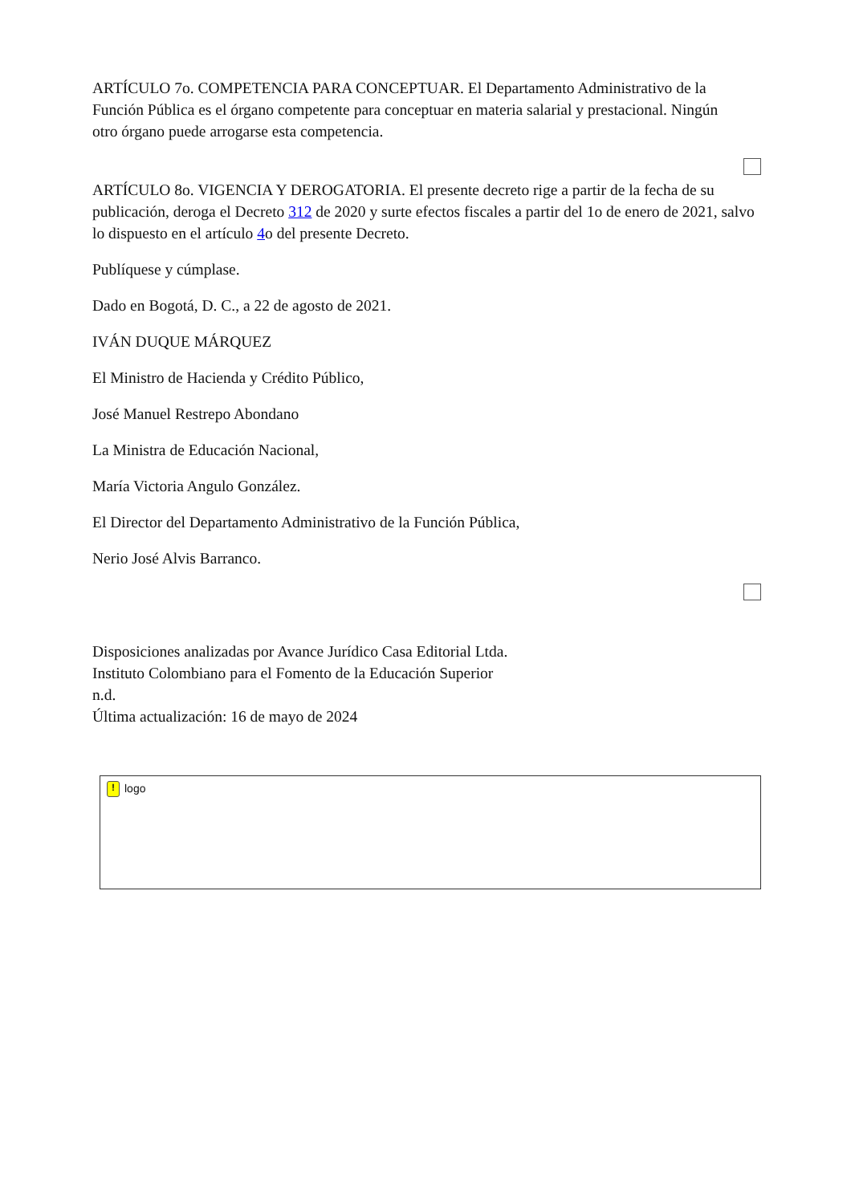ARTÍCULO 7o. COMPETENCIA PARA CONCEPTUAR. El Departamento Administrativo de la Función Pública es el órgano competente para conceptuar en materia salarial y prestacional. Ningún otro órgano puede arrogarse esta competencia.
ARTÍCULO 8o. VIGENCIA Y DEROGATORIA. El presente decreto rige a partir de la fecha de su publicación, deroga el Decreto 312 de 2020 y surte efectos fiscales a partir del 1o de enero de 2021, salvo lo dispuesto en el artículo 4o del presente Decreto.
Publíquese y cúmplase.
Dado en Bogotá, D. C., a 22 de agosto de 2021.
IVÁN DUQUE MÁRQUEZ
El Ministro de Hacienda y Crédito Público,
José Manuel Restrepo Abondano
La Ministra de Educación Nacional,
María Victoria Angulo González.
El Director del Departamento Administrativo de la Función Pública,
Nerio José Alvis Barranco.
Disposiciones analizadas por Avance Jurídico Casa Editorial Ltda.
Instituto Colombiano para el Fomento de la Educación Superior
n.d.
Última actualización: 16 de mayo de 2024
! logo